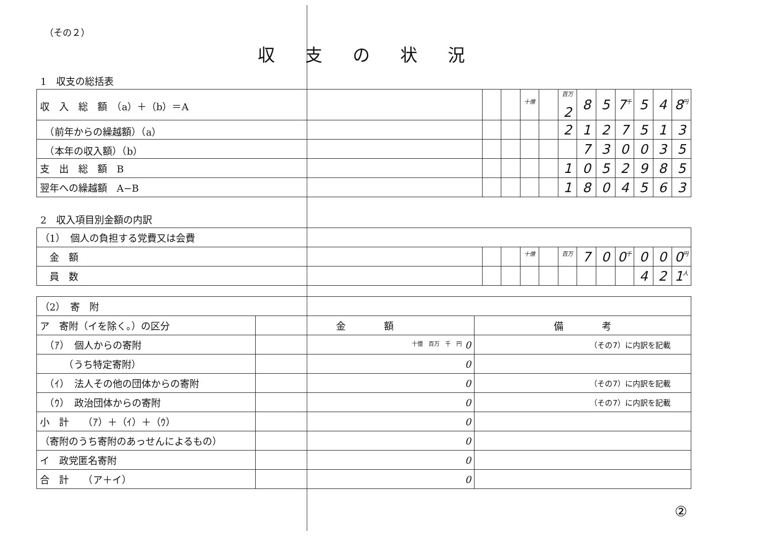（その２）
収支の状況
1　収支の総括表
| 収 入 総 額 （a）＋（b）＝A | | | 十億 | | 百万 2 | 8 | 5 | 7 千 | 5 | 4 | 8 円 |
| （前年からの繰越額）（a） | | | | | 2 | 1 | 2 | 7 | 5 | 1 | 3 |
| （本年の収入額）（b） | | | | | | 7 | 3 | 0 | 0 | 3 | 5 |
| 支 出 総 額 B | | | | | 1 | 0 | 5 | 2 | 9 | 8 | 5 |
| 翌年への繰越額 A−B | | | | | 1 | 8 | 0 | 4 | 5 | 6 | 3 |
2　収入項目別金額の内訳
| （1） 個人の負担する党費又は会費 | | | | | | | | | | | |
| 金 額 | | | 十億 | | 百万 | 7 | 0 | 0 千 | 0 | 0 | 0 円 |
| 員 数 | | | | | | | | | 4 | 2 | 1 人 |
| （2） 寄 附 | | |
| ア 寄附（イを除く。）の区分 | 金 額 | 備 考 |
| （ｱ） 個人からの寄附 | 十億 百万 千 円 0 | （その7）に内訳を記載 |
| （うち特定寄附） | 0 | |
| （ｲ） 法人その他の団体からの寄附 | 0 | （その7）に内訳を記載 |
| （ｳ） 政治団体からの寄附 | 0 | （その7）に内訳を記載 |
| 小 計 （ｱ）＋（ｲ）＋（ｳ） | 0 | |
| （寄附のうち寄附のあっせんによるもの） | 0 | |
| イ 政党匿名寄附 | 0 | |
| 合 計 （ア＋イ） | 0 | |
②